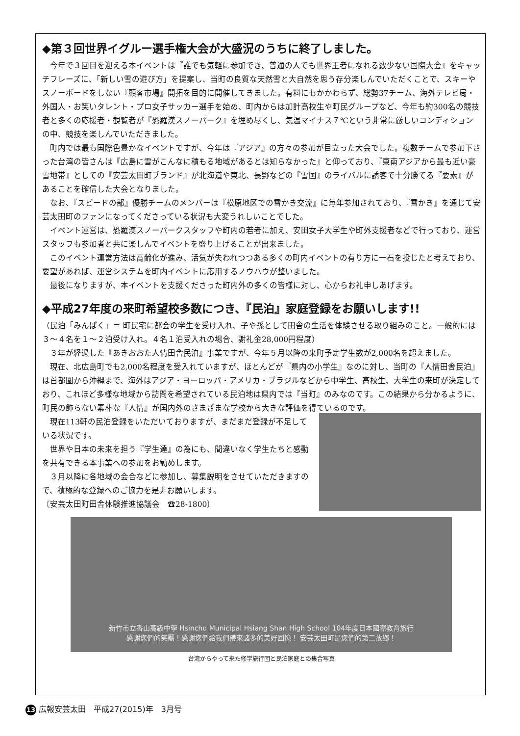◆第３回世界イグルー選手権大会が大盛況のうちに終了しました。
今年で３回目を迎える本イベントは『誰でも気軽に参加でき、普通の人でも世界王者になれる数少ない国際大会』をキャッチフレーズに、「新しい雪の遊び方」を提案し、当町の良質な天然雪と大自然を思う存分楽しんでいただくことで、スキーやスノーボードをしない『顧客市場』開拓を目的に開催してきました。有料にもかかわらず、総勢37チーム、海外テレビ局・外国人・お笑いタレント・プロ女子サッカー選手を始め、町内からは加計高校生や町民グループなど、今年も約300名の競技者と多くの応援者・観覧者が『恐羅漢スノーパーク』を埋め尽くし、気温マイナス７℃という非常に厳しいコンディションの中、競技を楽しんでいただきました。
町内では最も国際色豊かなイベントですが、今年は『アジア』の方々の参加が目立った大会でした。複数チームで参加下さった台湾の皆さんは『広島に雪がこんなに積もる地域があるとは知らなかった』と仰っており、『東南アジアから最も近い豪雪地帯』としての『安芸太田町ブランド』が北海道や東北、長野などの『雪国』のライバルに誘客で十分勝てる『要素』があることを確信した大会となりました。
なお、『スピードの部』優勝チームのメンバーは『松原地区での雪かき交流』に毎年参加されており、『雪かき』を通じて安芸太田町のファンになってくださっている状況も大変うれしいことでした。
イベント運営は、恐羅漢スノーパークスタッフや町内の若者に加え、安田女子大学生や町外支援者などで行っており、運営スタッフも参加者と共に楽しんでイベントを盛り上げることが出来ました。
このイベント運営方法は高齢化が進み、活気が失われつつある多くの町内イベントの有り方に一石を投じたと考えており、要望があれば、運営システムを町内イベントに応用するノウハウが整いました。
最後になりますが、本イベントを支援くださった町内外の多くの皆様に対し、心からお礼申しあげます。
◆平成27年度の来町希望校多数につき、『民泊』家庭登録をお願いします!!
（民泊「みんぱく」＝ 町民宅に都会の学生を受け入れ、子や孫として田舎の生活を体験させる取り組みのこと。一般的には３～４名を１～２泊受け入れ。４名１泊受入れの場合、謝礼金28,000円程度）
３年が経過した『あきおおた人情田舎民泊』事業ですが、今年５月以降の来町予定学生数が2,000名を超えました。
現在、北広島町でも2,000名程度を受入れていますが、ほとんどが『県内の小学生』なのに対し、当町の『人情田舎民泊』は首都圏から沖縄まで、海外はアジア・ヨーロッパ・アメリカ・ブラジルなどから中学生、高校生、大学生の来町が決定しており、これほど多様な地域から訪問を希望されている民泊地は県内では『当町』のみなのです。この結果から分かるように、町民の飾らない素朴な『人情』が国内外のさまざまな学校から大きな評価を得ているのです。
現在113軒の民泊登録をいただいておりますが、まだまだ登録が不足している状況です。
世界や日本の未来を担う『学生達』の為にも、間違いなく学生たちと感動を共有できる本事業への参加をお勧めします。
３月以降に各地域の会合などに参加し、募集説明をさせていただきますので、積極的な登録へのご協力を是非お願いします。
〔安芸太田町田舎体験推進協議会　☎28-1800〕
新竹市立香山高級中學 Hsinchu Municipal Hsiang Shan High School 104年度日本國際教育旅行
感謝您們的笑靨！感謝您們給我們帶來諸多的美好回憶！ 安芸太田町是您們的第二故鄉！
台湾からやって来た修学旅行団と民泊家庭との集合写真
13 広報安芸太田　平成27(2015)年　3月号